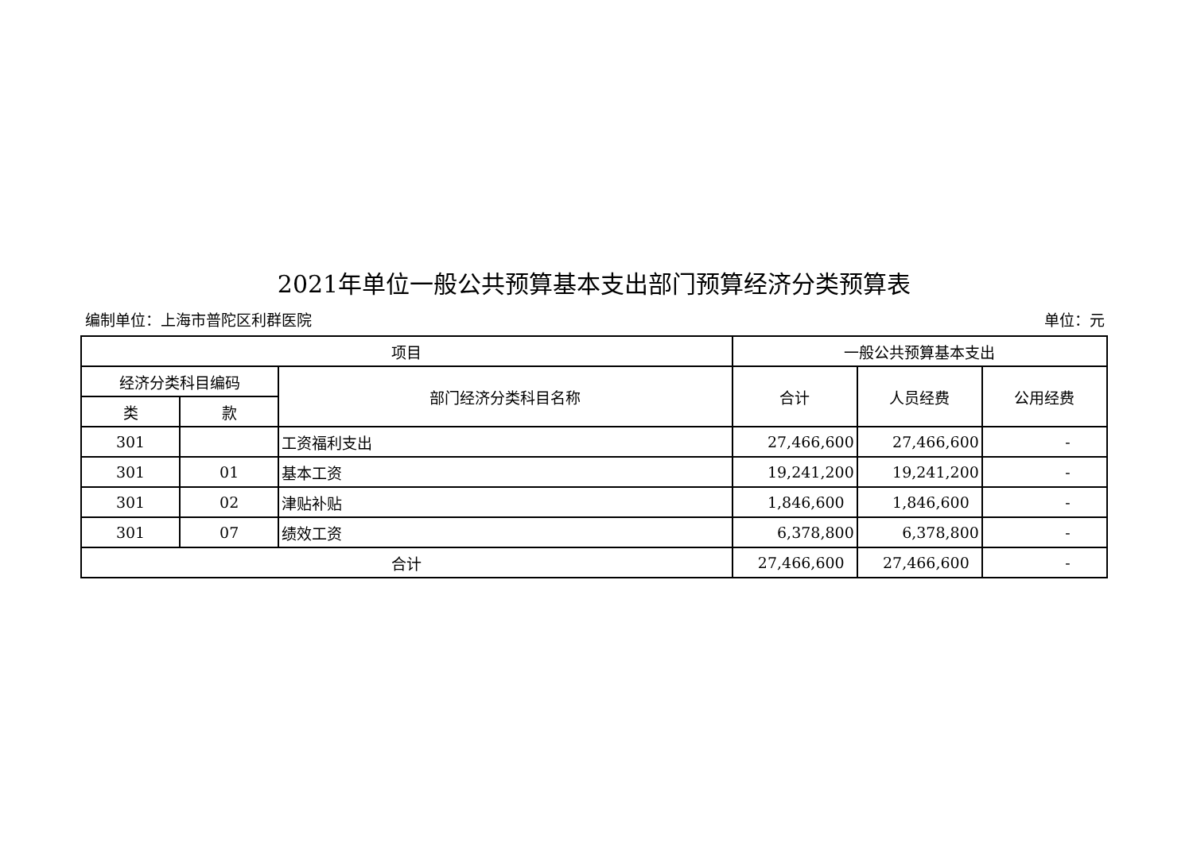2021年单位一般公共预算基本支出部门预算经济分类预算表
编制单位：上海市普陀区利群医院 单位：元
| 项目 | | | 一般公共预算基本支出 | | |
| --- | --- | --- | --- | --- | --- |
| 经济分类科目编码 | | 部门经济分类科目名称 | 合计 | 人员经费 | 公用经费 |
| 类 | 款 | | | | |
| 301 | | 工资福利支出 | 27,466,600 | 27,466,600 | - |
| 301 | 01 | 基本工资 | 19,241,200 | 19,241,200 | - |
| 301 | 02 | 津贴补贴 | 1,846,600 | 1,846,600 | - |
| 301 | 07 | 绩效工资 | 6,378,800 | 6,378,800 | - |
| 合计 | | | 27,466,600 | 27,466,600 | - |